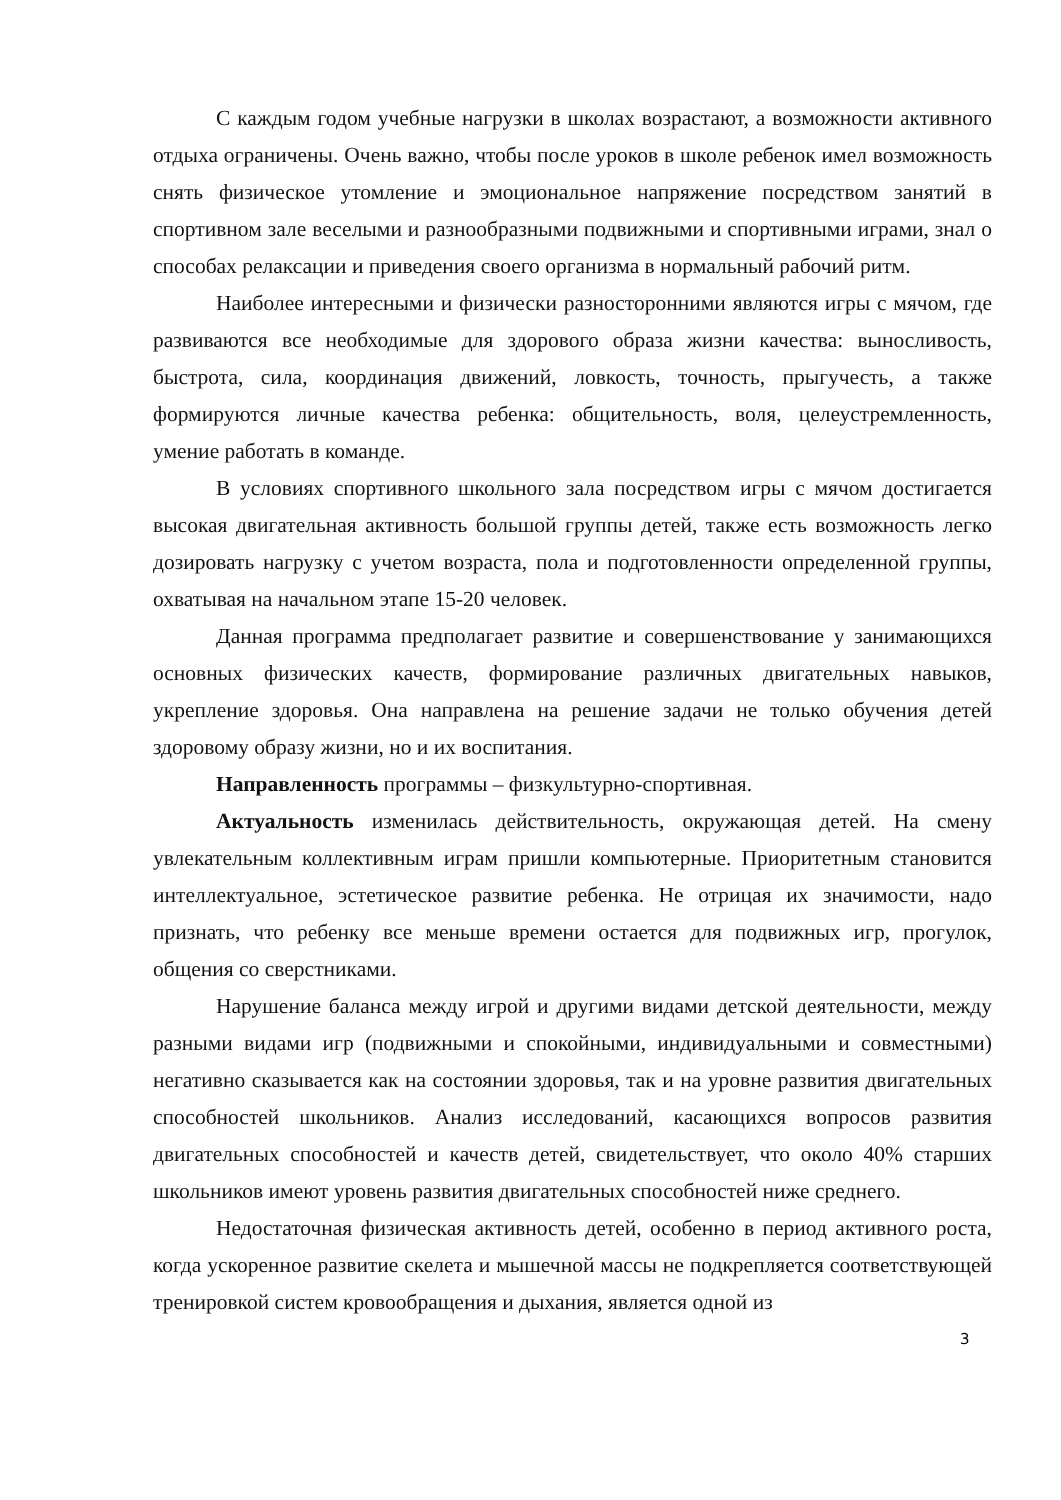С каждым годом учебные нагрузки в школах возрастают, а возможности активного отдыха ограничены. Очень важно, чтобы после уроков в школе ребенок имел возможность снять физическое утомление и эмоциональное напряжение посредством занятий в спортивном зале веселыми и разнообразными подвижными и спортивными играми, знал о способах релаксации и приведения своего организма в нормальный рабочий ритм.
Наиболее интересными и физически разносторонними являются игры с мячом, где развиваются все необходимые для здорового образа жизни качества: выносливость, быстрота, сила, координация движений, ловкость, точность, прыгучесть, а также формируются личные качества ребенка: общительность, воля, целеустремленность, умение работать в команде.
В условиях спортивного школьного зала посредством игры с мячом достигается высокая двигательная активность большой группы детей, также есть возможность легко дозировать нагрузку с учетом возраста, пола и подготовленности определенной группы, охватывая на начальном этапе 15-20 человек.
Данная программа предполагает развитие и совершенствование у занимающихся основных физических качеств, формирование различных двигательных навыков, укрепление здоровья. Она направлена на решение задачи не только обучения детей здоровому образу жизни, но и их воспитания.
Направленность программы – физкультурно-спортивная.
Актуальность изменилась действительность, окружающая детей. На смену увлекательным коллективным играм пришли компьютерные. Приоритетным становится интеллектуальное, эстетическое развитие ребенка. Не отрицая их значимости, надо признать, что ребенку все меньше времени остается для подвижных игр, прогулок, общения со сверстниками.
Нарушение баланса между игрой и другими видами детской деятельности, между разными видами игр (подвижными и спокойными, индивидуальными и совместными) негативно сказывается как на состоянии здоровья, так и на уровне развития двигательных способностей школьников. Анализ исследований, касающихся вопросов развития двигательных способностей и качеств детей, свидетельствует, что около 40% старших школьников имеют уровень развития двигательных способностей ниже среднего.
Недостаточная физическая активность детей, особенно в период активного роста, когда ускоренное развитие скелета и мышечной массы не подкрепляется соответствующей тренировкой систем кровообращения и дыхания, является одной из
3